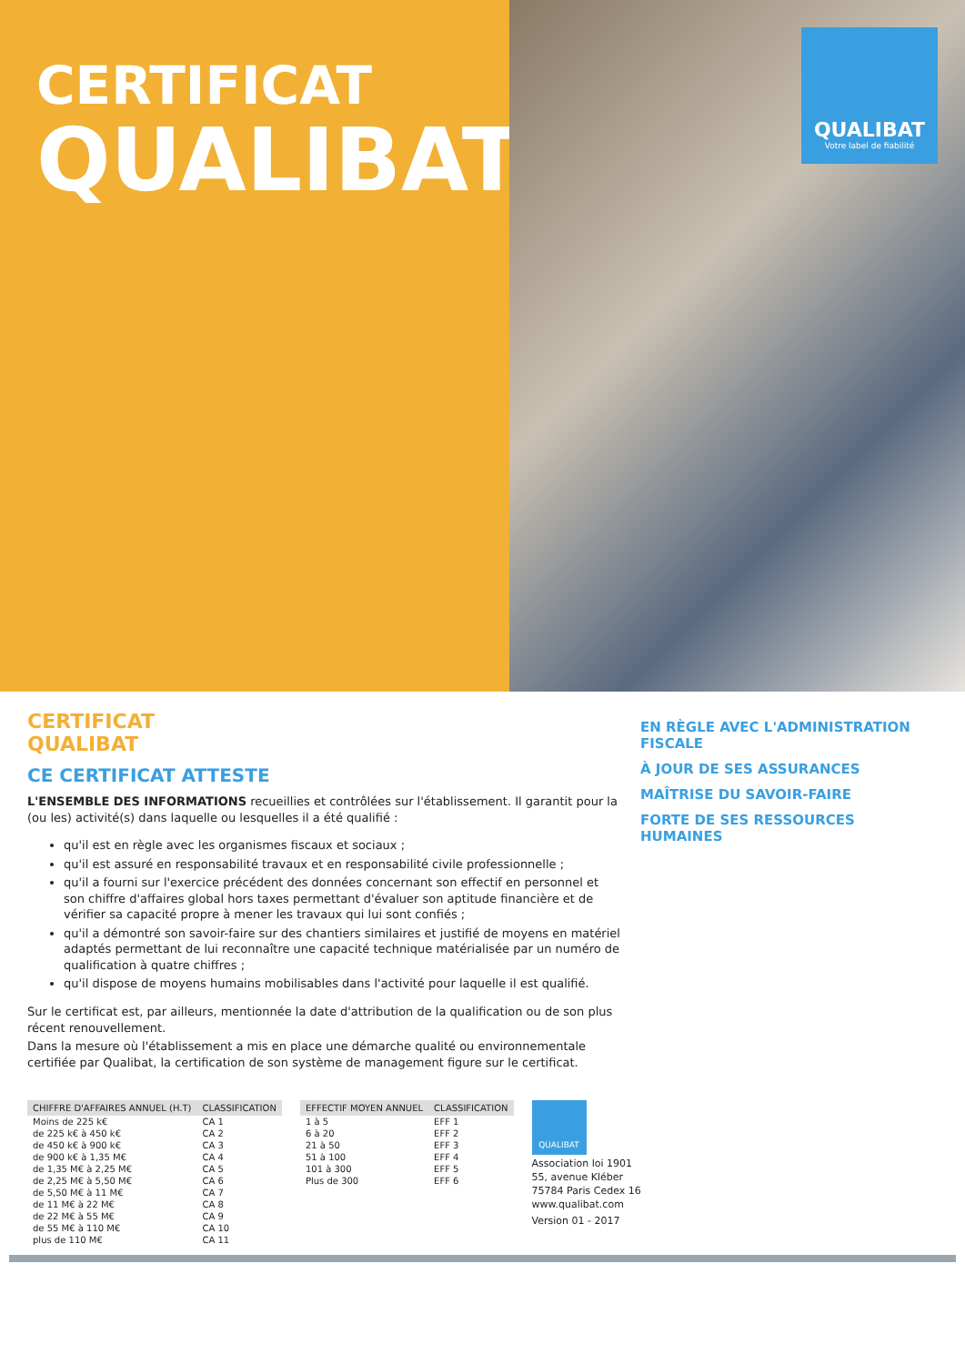CERTIFICAT
QUALIBAT
QUALIBAT
Votre label de fiabilité
CERTIFICAT
QUALIBAT
CE CERTIFICAT ATTESTE
L'ENSEMBLE DES INFORMATIONS recueillies et contrôlées sur l'établissement. Il garantit pour la (ou les) activité(s) dans laquelle ou lesquelles il a été qualifié :
qu'il est en règle avec les organismes fiscaux et sociaux ;
qu'il est assuré en responsabilité travaux et en responsabilité civile professionnelle ;
qu'il a fourni sur l'exercice précédent des données concernant son effectif en personnel et son chiffre d'affaires global hors taxes permettant d'évaluer son aptitude financière et de vérifier sa capacité propre à mener les travaux qui lui sont confiés ;
qu'il a démontré son savoir-faire sur des chantiers similaires et justifié de moyens en matériel adaptés permettant de lui reconnaître une capacité technique matérialisée par un numéro de qualification à quatre chiffres ;
qu'il dispose de moyens humains mobilisables dans l'activité pour laquelle il est qualifié.
Sur le certificat est, par ailleurs, mentionnée la date d'attribution de la qualification ou de son plus récent renouvellement.
Dans la mesure où l'établissement a mis en place une démarche qualité ou environnementale certifiée par Qualibat, la certification de son système de management figure sur le certificat.
EN RÈGLE AVEC L'ADMINISTRATION FISCALE
À JOUR DE SES ASSURANCES
MAÎTRISE DU SAVOIR-FAIRE
FORTE DE SES RESSOURCES HUMAINES
| CHIFFRE D'AFFAIRES ANNUEL (H.T) | CLASSIFICATION |
| --- | --- |
| Moins de 225 k€ | CA 1 |
| de 225 k€ à 450 k€ | CA 2 |
| de 450 k€ à 900 k€ | CA 3 |
| de 900 k€ à 1,35 M€ | CA 4 |
| de 1,35 M€ à 2,25 M€ | CA 5 |
| de 2,25 M€ à 5,50 M€ | CA 6 |
| de 5,50 M€ à 11 M€ | CA 7 |
| de 11 M€ à 22 M€ | CA 8 |
| de 22 M€ à 55 M€ | CA 9 |
| de 55 M€ à 110 M€ | CA 10 |
| plus de 110 M€ | CA 11 |
| EFFECTIF MOYEN ANNUEL | CLASSIFICATION |
| --- | --- |
| 1 à 5 | EFF 1 |
| 6 à 20 | EFF 2 |
| 21 à 50 | EFF 3 |
| 51 à 100 | EFF 4 |
| 101 à 300 | EFF 5 |
| Plus de 300 | EFF 6 |
QUALIBAT
Association loi 1901
55, avenue Kléber
75784 Paris Cedex 16
www.qualibat.com
Version 01 - 2017